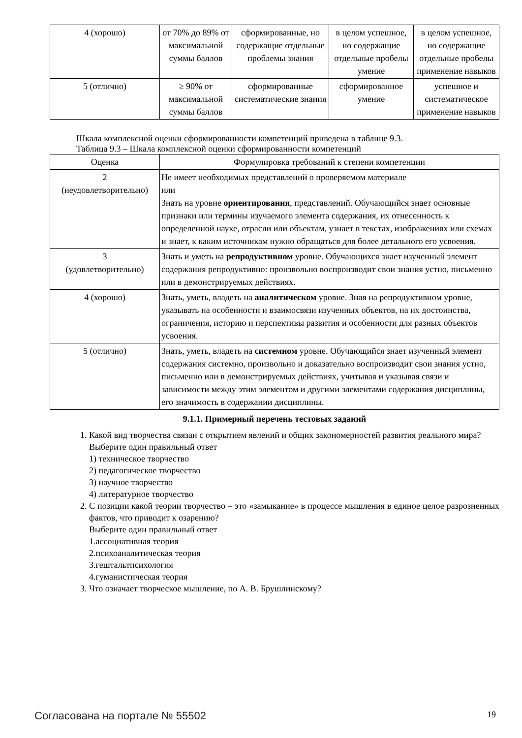| 4 (хорошо) | от 70% до 89% от максимальной суммы баллов | сформированные, но содержащие отдельные проблемы знания | в целом успешное, но содержащие отдельные пробелы умение | в целом успешное, но содержащие отдельные пробелы применение навыков |
| 5 (отлично) | ≥ 90% от максимальной суммы баллов | сформированные систематические знания | сформированное умение | успешное и систематическое применение навыков |
Шкала комплексной оценки сформированности компетенций приведена в таблице 9.3.
Таблица 9.3 – Шкала комплексной оценки сформированности компетенций
| Оценка | Формулировка требований к степени компетенции |
| --- | --- |
| 2 (неудовлетворительно) | Не имеет необходимых представлений о проверяемом материале или Знать на уровне ориентирования , представлений. Обучающийся знает основные признаки или термины изучаемого элемента содержания, их отнесенность к определенной науке, отрасли или объектам, узнает в текстах, изображениях или схемах и знает, к каким источникам нужно обращаться для более детального его усвоения. |
| 3 (удовлетворительно) | Знать и уметь на репродуктивном уровне. Обучающихся знает изученный элемент содержания репродуктивно: произвольно воспроизводит свои знания устно, письменно или в демонстрируемых действиях. |
| 4 (хорошо) | Знать, уметь, владеть на аналитическом уровне. Зная на репродуктивном уровне, указывать на особенности и взаимосвязи изученных объектов, на их достоинства, ограничения, историю и перспективы развития и особенности для разных объектов усвоения. |
| 5 (отлично) | Знать, уметь, владеть на системном уровне. Обучающийся знает изученный элемент содержания системно, произвольно и доказательно воспроизводит свои знания устно, письменно или в демонстрируемых действиях, учитывая и указывая связи и зависимости между этим элементом и другими элементами содержания дисциплины, его значимость в содержании дисциплины. |
9.1.1. Примерный перечень тестовых заданий
1. Какой вид творчества связан с открытием явлений и общих закономерностей развития реального мира?
Выберите один правильный ответ
1) техническое творчество
2) педагогическое творчество
3) научное творчество
4) литературное творчество
2. С позиции какой теории творчество – это «замыкание» в процессе мышления в единое целое разрозненных фактов, что приводит к озарению?
Выберите один правильный ответ
1.ассоциативная теория
2.психоаналитическая теория
3.гештальтпсихология
4.гуманистическая теория
3. Что означает творческое мышление, по А. В. Брушлинскому?
Согласована на портале № 55502 19